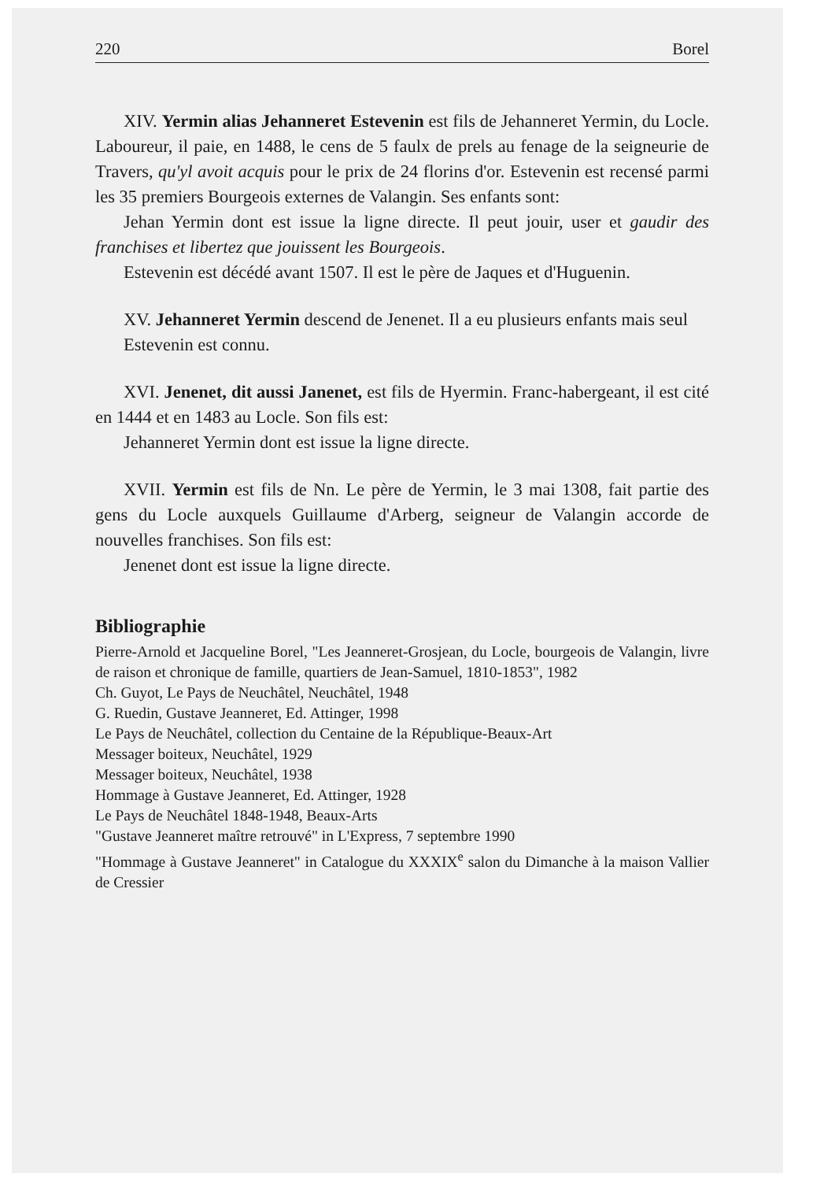220 Borel
XIV. Yermin alias Jehanneret Estevenin est fils de Jehanneret Yermin, du Locle. Laboureur, il paie, en 1488, le cens de 5 faulx de prels au fenage de la seigneurie de Travers, qu'yl avoit acquis pour le prix de 24 florins d'or. Estevenin est recensé parmi les 35 premiers Bourgeois externes de Valangin. Ses enfants sont:
Jehan Yermin dont est issue la ligne directe. Il peut jouir, user et gaudir des franchises et libertez que jouissent les Bourgeois.
Estevenin est décédé avant 1507. Il est le père de Jaques et d'Huguenin.
XV. Jehanneret Yermin descend de Jenenet. Il a eu plusieurs enfants mais seul
Estevenin est connu.
XVI. Jenenet, dit aussi Janenet, est fils de Hyermin. Franc-habergeant, il est cité en 1444 et en 1483 au Locle. Son fils est:
Jehanneret Yermin dont est issue la ligne directe.
XVII. Yermin est fils de Nn. Le père de Yermin, le 3 mai 1308, fait partie des gens du Locle auxquels Guillaume d'Arberg, seigneur de Valangin accorde de nouvelles franchises. Son fils est:
Jenenet dont est issue la ligne directe.
Bibliographie
Pierre-Arnold et Jacqueline Borel, "Les Jeanneret-Grosjean, du Locle, bourgeois de Valangin, livre de raison et chronique de famille, quartiers de Jean-Samuel, 1810-1853", 1982
Ch. Guyot, Le Pays de Neuchâtel, Neuchâtel, 1948
G. Ruedin, Gustave Jeanneret, Ed. Attinger, 1998
Le Pays de Neuchâtel, collection du Centaine de la République-Beaux-Art
Messager boiteux, Neuchâtel, 1929
Messager boiteux, Neuchâtel, 1938
Hommage à Gustave Jeanneret, Ed. Attinger, 1928
Le Pays de Neuchâtel 1848-1948, Beaux-Arts
"Gustave Jeanneret maître retrouvé" in L'Express, 7 septembre 1990
"Hommage à Gustave Jeanneret" in Catalogue du XXXIX<sup>e</sup> salon du Dimanche à la maison Vallier de Cressier